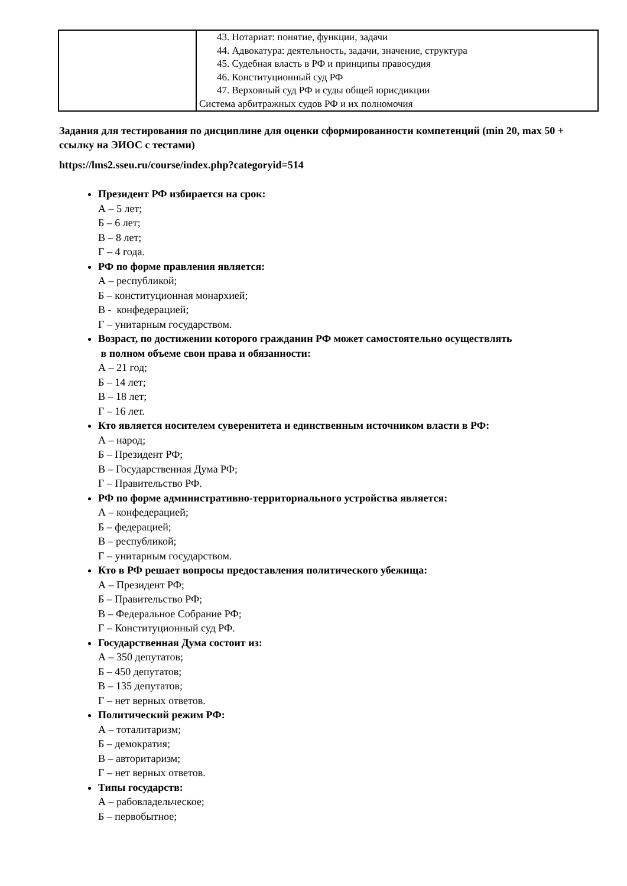| | 43. Нотариат: понятие, функции, задачи 44. Адвокатура: деятельность, задачи, значение, структура 45. Судебная власть в РФ и принципы правосудия 46. Конституционный суд РФ 47. Верховный суд РФ и суды общей юрисдикции Система арбитражных судов РФ и их полномочия |
Задания для тестирования по дисциплине для оценки сформированности компетенций (min 20, max 50 + ссылку на ЭИОС с тестами)
https://lms2.sseu.ru/course/index.php?categoryid=514
Президент РФ избирается на срок:
А – 5 лет;
Б – 6 лет;
В – 8 лет;
Г – 4 года.
РФ по форме правления является:
А – республикой;
Б – конституционная монархией;
В - конфедерацией;
Г – унитарным государством.
Возраст, по достижении которого гражданин РФ может самостоятельно осуществлять
в полном объеме свои права и обязанности:
А – 21 год;
Б – 14 лет;
В – 18 лет;
Г – 16 лет.
Кто является носителем суверенитета и единственным источником власти в РФ:
А – народ;
Б – Президент РФ;
В – Государственная Дума РФ;
Г – Правительство РФ.
РФ по форме административно-территориального устройства является:
А – конфедерацией;
Б – федерацией;
В – республикой;
Г – унитарным государством.
Кто в РФ решает вопросы предоставления политического убежища:
А – Президент РФ;
Б – Правительство РФ;
В – Федеральное Собрание РФ;
Г – Конституционный суд РФ.
Государственная Дума состоит из:
А – 350 депутатов;
Б – 450 депутатов;
В – 135 депутатов;
Г – нет верных ответов.
Политический режим РФ:
А – тоталитаризм;
Б – демократия;
В – авторитаризм;
Г – нет верных ответов.
Типы государств:
А – рабовладельческое;
Б – первобытное;